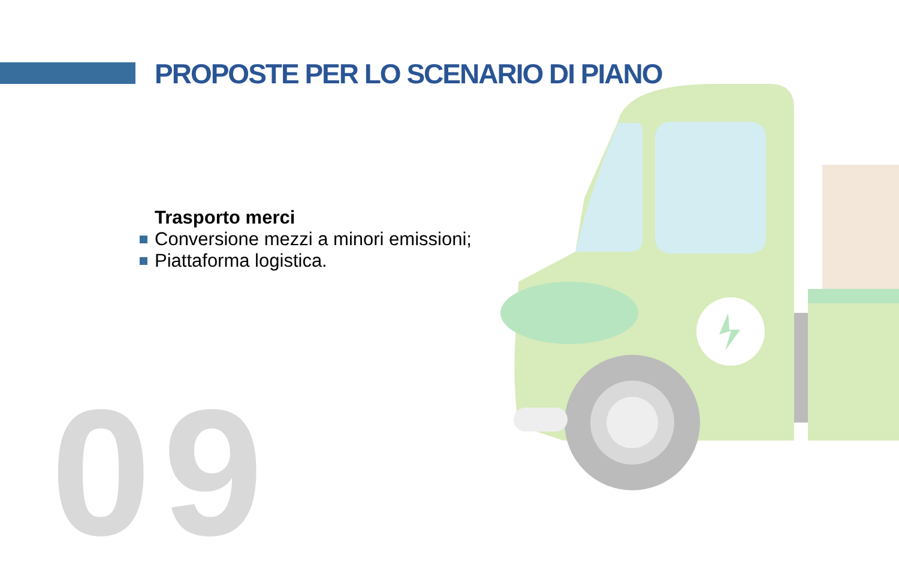PROPOSTE PER LO SCENARIO DI PIANO
Trasporto merci
Conversione mezzi a minori emissioni;
Piattaforma logistica.
09